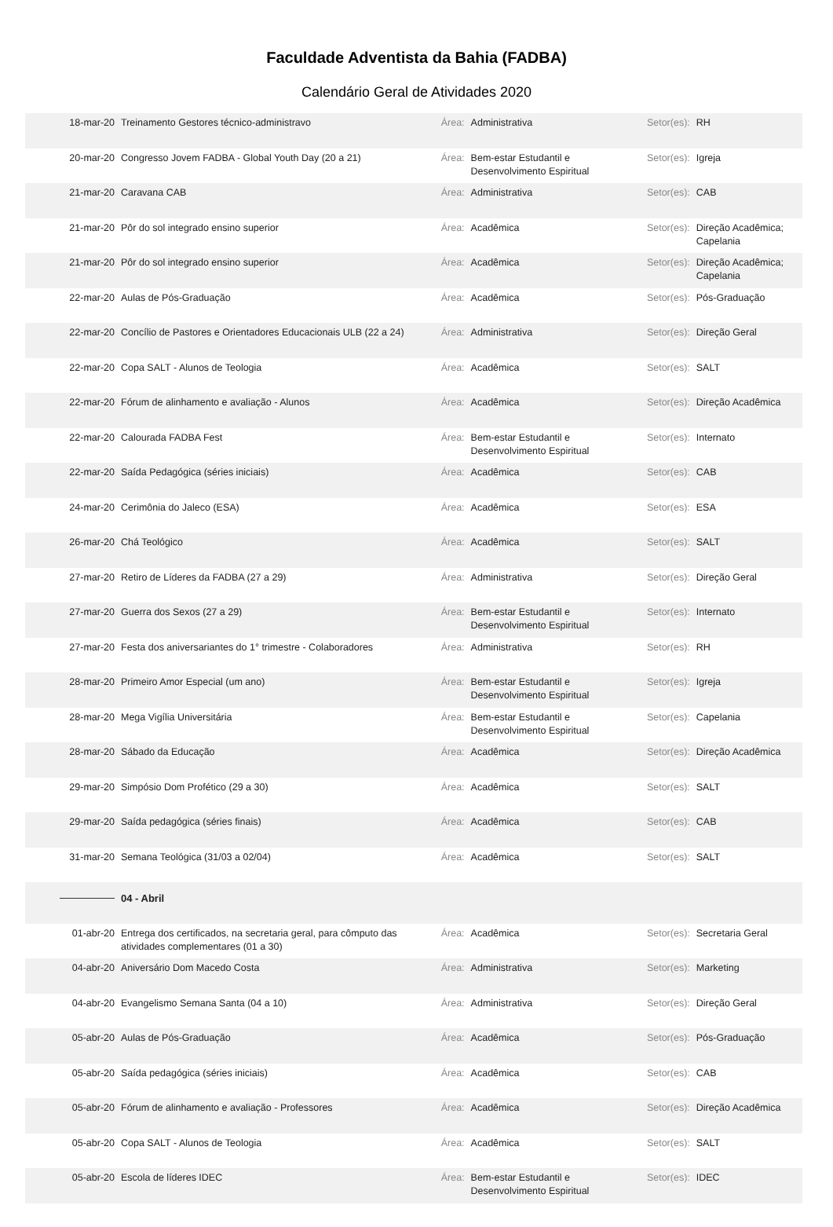Faculdade Adventista da Bahia (FADBA)
Calendário Geral de Atividades 2020
| 18-mar-20 | Treinamento Gestores técnico-administravo | Área: | Administrativa | Setor(es): | RH |
| 20-mar-20 | Congresso Jovem FADBA - Global Youth Day (20 a 21) | Área: | Bem-estar Estudantil e Desenvolvimento Espiritual | Setor(es): | Igreja |
| 21-mar-20 | Caravana CAB | Área: | Administrativa | Setor(es): | CAB |
| 21-mar-20 | Pôr do sol integrado ensino superior | Área: | Acadêmica | Setor(es): | Direção Acadêmica; Capelania |
| 21-mar-20 | Pôr do sol integrado ensino superior | Área: | Acadêmica | Setor(es): | Direção Acadêmica; Capelania |
| 22-mar-20 | Aulas de Pós-Graduação | Área: | Acadêmica | Setor(es): | Pós-Graduação |
| 22-mar-20 | Concílio de Pastores e Orientadores Educacionais ULB (22 a 24) | Área: | Administrativa | Setor(es): | Direção Geral |
| 22-mar-20 | Copa SALT - Alunos de Teologia | Área: | Acadêmica | Setor(es): | SALT |
| 22-mar-20 | Fórum de alinhamento e avaliação - Alunos | Área: | Acadêmica | Setor(es): | Direção Acadêmica |
| 22-mar-20 | Calourada FADBA Fest | Área: | Bem-estar Estudantil e Desenvolvimento Espiritual | Setor(es): | Internato |
| 22-mar-20 | Saída Pedagógica (séries iniciais) | Área: | Acadêmica | Setor(es): | CAB |
| 24-mar-20 | Cerimônia do Jaleco (ESA) | Área: | Acadêmica | Setor(es): | ESA |
| 26-mar-20 | Chá Teológico | Área: | Acadêmica | Setor(es): | SALT |
| 27-mar-20 | Retiro de Líderes da FADBA (27 a 29) | Área: | Administrativa | Setor(es): | Direção Geral |
| 27-mar-20 | Guerra dos Sexos (27 a 29) | Área: | Bem-estar Estudantil e Desenvolvimento Espiritual | Setor(es): | Internato |
| 27-mar-20 | Festa dos aniversariantes do 1° trimestre - Colaboradores | Área: | Administrativa | Setor(es): | RH |
| 28-mar-20 | Primeiro Amor Especial (um ano) | Área: | Bem-estar Estudantil e Desenvolvimento Espiritual | Setor(es): | Igreja |
| 28-mar-20 | Mega Vigília Universitária | Área: | Bem-estar Estudantil e Desenvolvimento Espiritual | Setor(es): | Capelania |
| 28-mar-20 | Sábado da Educação | Área: | Acadêmica | Setor(es): | Direção Acadêmica |
| 29-mar-20 | Simpósio Dom Profético (29 a 30) | Área: | Acadêmica | Setor(es): | SALT |
| 29-mar-20 | Saída pedagógica (séries finais) | Área: | Acadêmica | Setor(es): | CAB |
| 31-mar-20 | Semana Teológica (31/03 a 02/04) | Área: | Acadêmica | Setor(es): | SALT |
| | 04 - Abril | | | | |
| 01-abr-20 | Entrega dos certificados, na secretaria geral, para cômputo das atividades complementares (01 a 30) | Área: | Acadêmica | Setor(es): | Secretaria Geral |
| 04-abr-20 | Aniversário Dom Macedo Costa | Área: | Administrativa | Setor(es): | Marketing |
| 04-abr-20 | Evangelismo Semana Santa (04 a 10) | Área: | Administrativa | Setor(es): | Direção Geral |
| 05-abr-20 | Aulas de Pós-Graduação | Área: | Acadêmica | Setor(es): | Pós-Graduação |
| 05-abr-20 | Saída pedagógica (séries iniciais) | Área: | Acadêmica | Setor(es): | CAB |
| 05-abr-20 | Fórum de alinhamento e avaliação - Professores | Área: | Acadêmica | Setor(es): | Direção Acadêmica |
| 05-abr-20 | Copa SALT - Alunos de Teologia | Área: | Acadêmica | Setor(es): | SALT |
| 05-abr-20 | Escola de líderes IDEC | Área: | Bem-estar Estudantil e Desenvolvimento Espiritual | Setor(es): | IDEC |